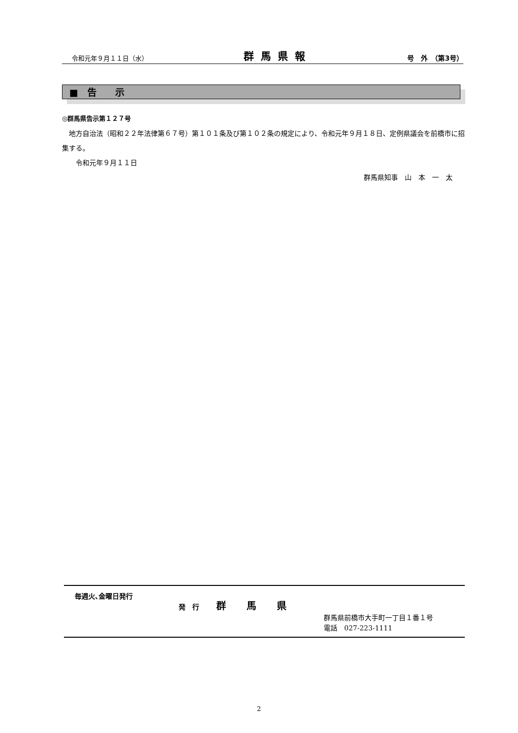令和元年９月１１日（水） 群馬県報 号　外　（第3号）
■　告　　示
◎群馬県告示第１２７号
　地方自治法（昭和２２年法律第６７号）第１０１条及び第１０２条の規定により、令和元年９月１８日、定例県議会を前橋市に招集する。
　　令和元年９月１１日
群馬県知事　山　本　一　太
毎週火､金曜日発行
発　行 群馬県
群馬県前橋市大手町一丁目１番１号
電話　027-223-1111
2